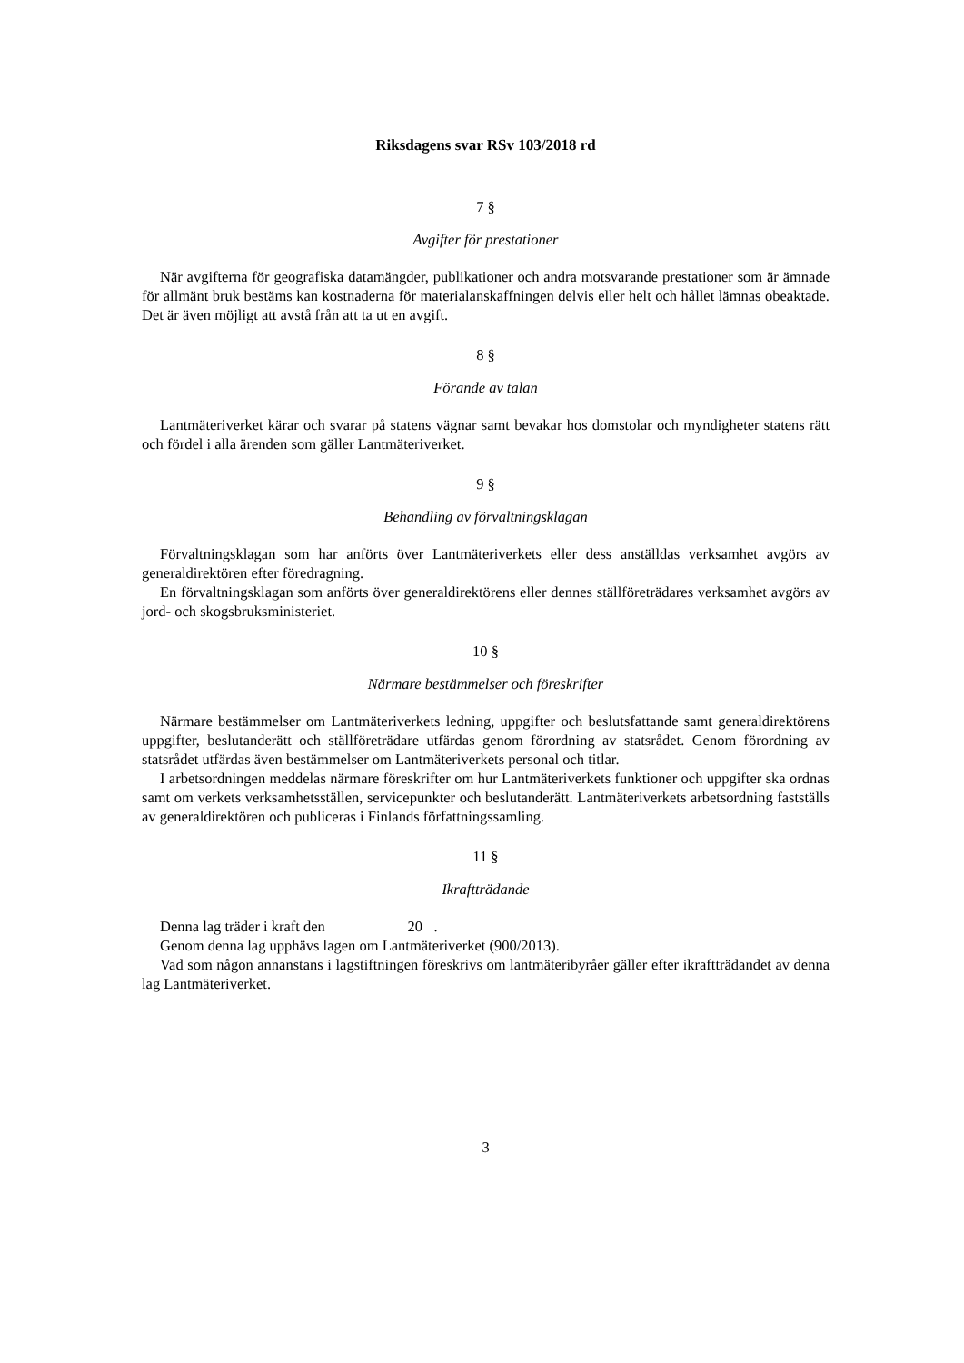Riksdagens svar RSv 103/2018 rd
7 §
Avgifter för prestationer
När avgifterna för geografiska datamängder, publikationer och andra motsvarande prestationer som är ämnade för allmänt bruk bestäms kan kostnaderna för materialanskaffningen delvis eller helt och hållet lämnas obeaktade. Det är även möjligt att avstå från att ta ut en avgift.
8 §
Förande av talan
Lantmäteriverket kärar och svarar på statens vägnar samt bevakar hos domstolar och myndigheter statens rätt och fördel i alla ärenden som gäller Lantmäteriverket.
9 §
Behandling av förvaltningsklagan
Förvaltningsklagan som har anförts över Lantmäteriverkets eller dess anställdas verksamhet avgörs av generaldirektören efter föredragning.
En förvaltningsklagan som anförts över generaldirektörens eller dennes ställföreträdares verksamhet avgörs av jord- och skogsbruksministeriet.
10 §
Närmare bestämmelser och föreskrifter
Närmare bestämmelser om Lantmäteriverkets ledning, uppgifter och beslutsfattande samt generaldirektörens uppgifter, beslutanderätt och ställföreträdare utfärdas genom förordning av statsrådet. Genom förordning av statsrådet utfärdas även bestämmelser om Lantmäteriverkets personal och titlar.
I arbetsordningen meddelas närmare föreskrifter om hur Lantmäteriverkets funktioner och uppgifter ska ordnas samt om verkets verksamhetsställen, servicepunkter och beslutanderätt. Lantmäteriverkets arbetsordning fastställs av generaldirektören och publiceras i Finlands författningssamling.
11 §
Ikraftträdande
Denna lag träder i kraft den 20 .
Genom denna lag upphävs lagen om Lantmäteriverket (900/2013).
Vad som någon annanstans i lagstiftningen föreskrivs om lantmäteribyråer gäller efter ikraftträdandet av denna lag Lantmäteriverket.
3